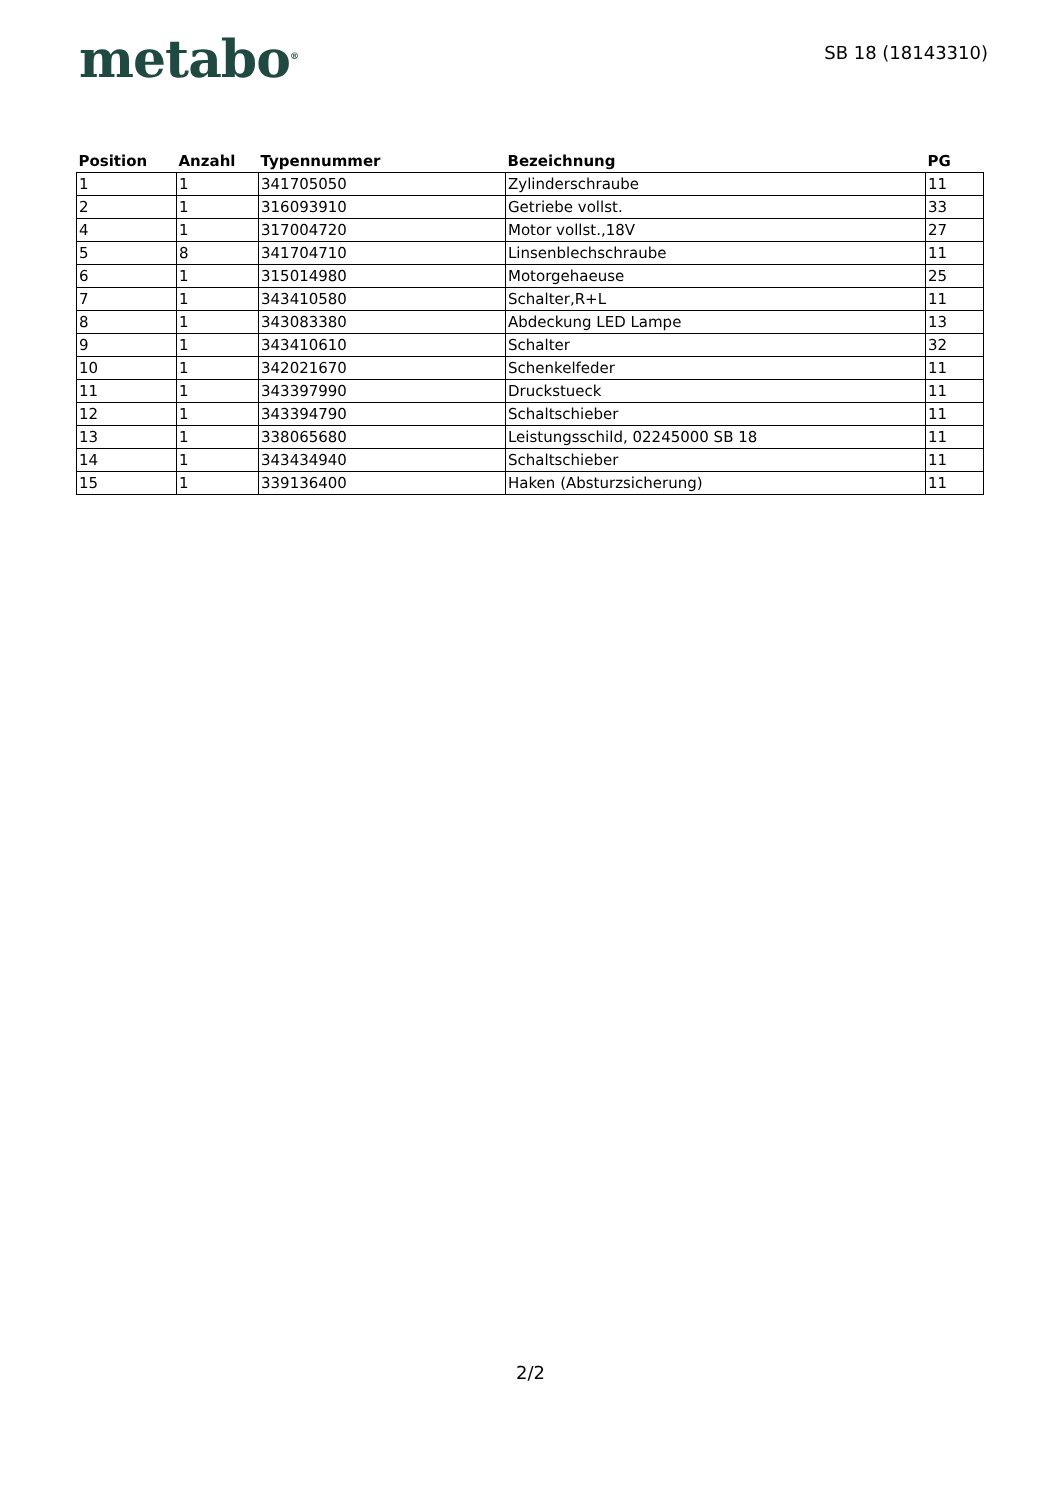metabo<sup>®</sup>
SB 18 (18143310)
| Position | Anzahl | Typennummer | Bezeichnung | PG |
| --- | --- | --- | --- | --- |
| 1 | 1 | 341705050 | Zylinderschraube | 11 |
| 2 | 1 | 316093910 | Getriebe vollst. | 33 |
| 4 | 1 | 317004720 | Motor vollst.,18V | 27 |
| 5 | 8 | 341704710 | Linsenblechschraube | 11 |
| 6 | 1 | 315014980 | Motorgehaeuse | 25 |
| 7 | 1 | 343410580 | Schalter,R+L | 11 |
| 8 | 1 | 343083380 | Abdeckung LED Lampe | 13 |
| 9 | 1 | 343410610 | Schalter | 32 |
| 10 | 1 | 342021670 | Schenkelfeder | 11 |
| 11 | 1 | 343397990 | Druckstueck | 11 |
| 12 | 1 | 343394790 | Schaltschieber | 11 |
| 13 | 1 | 338065680 | Leistungsschild, 02245000 SB 18 | 11 |
| 14 | 1 | 343434940 | Schaltschieber | 11 |
| 15 | 1 | 339136400 | Haken (Absturzsicherung) | 11 |
2/2